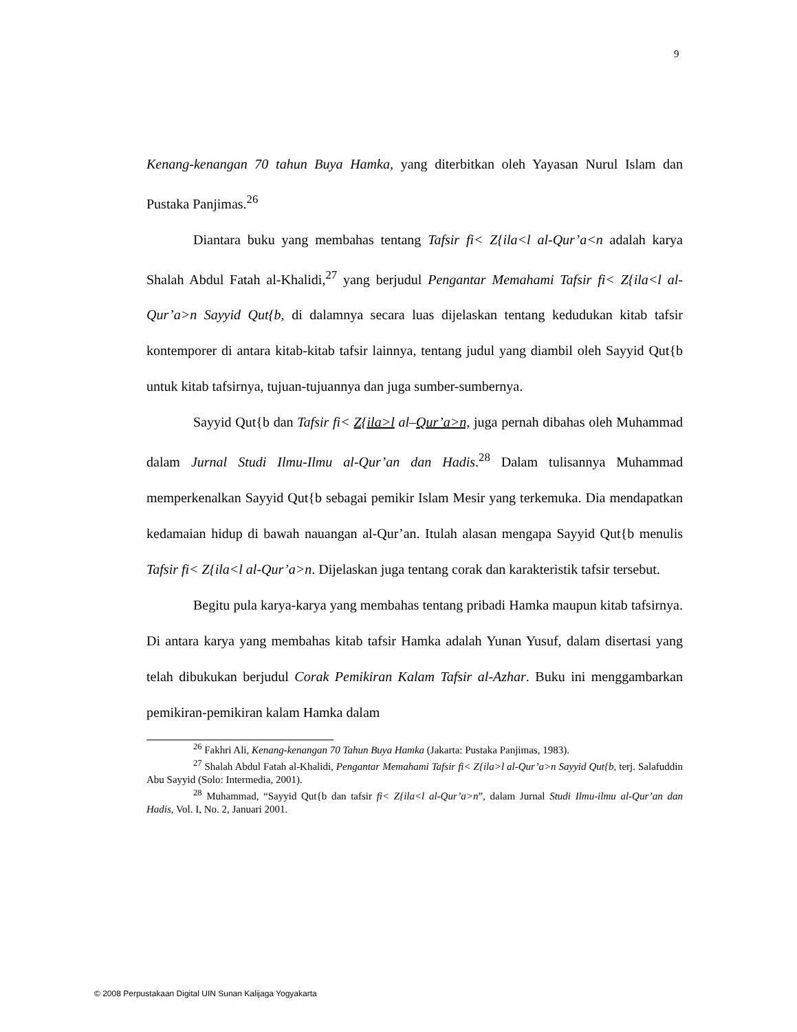9
Kenang-kenangan 70 tahun Buya Hamka, yang diterbitkan oleh Yayasan Nurul Islam dan Pustaka Panjimas.<sup>26</sup>
Diantara buku yang membahas tentang Tafsir fi< Z{ila<l al-Qur’a<n adalah karya Shalah Abdul Fatah al-Khalidi,<sup>27</sup> yang berjudul Pengantar Memahami Tafsir fi< Z{ila<l al-Qur’a>n Sayyid Qut{b, di dalamnya secara luas dijelaskan tentang kedudukan kitab tafsir kontemporer di antara kitab-kitab tafsir lainnya, tentang judul yang diambil oleh Sayyid Qut{b untuk kitab tafsirnya, tujuan-tujuannya dan juga sumber-sumbernya.
Sayyid Qut{b dan Tafsir fi< Z{ila>l al–Qur’a>n, juga pernah dibahas oleh Muhammad dalam Jurnal Studi Ilmu-Ilmu al-Qur’an dan Hadis.<sup>28</sup> Dalam tulisannya Muhammad memperkenalkan Sayyid Qut{b sebagai pemikir Islam Mesir yang terkemuka. Dia mendapatkan kedamaian hidup di bawah nauangan al-Qur’an. Itulah alasan mengapa Sayyid Qut{b menulis Tafsir fi< Z{ila<l al-Qur’a>n. Dijelaskan juga tentang corak dan karakteristik tafsir tersebut.
Begitu pula karya-karya yang membahas tentang pribadi Hamka maupun kitab tafsirnya. Di antara karya yang membahas kitab tafsir Hamka adalah Yunan Yusuf, dalam disertasi yang telah dibukukan berjudul Corak Pemikiran Kalam Tafsir al-Azhar. Buku ini menggambarkan pemikiran-pemikiran kalam Hamka dalam
<sup>26</sup> Fakhri Ali, Kenang-kenangan 70 Tahun Buya Hamka (Jakarta: Pustaka Panjimas, 1983).
<sup>27</sup> Shalah Abdul Fatah al-Khalidi, Pengantar Memahami Tafsir fi< Z{ila>l al-Qur’a>n Sayyid Qut{b, terj. Salafuddin Abu Sayyid (Solo: Intermedia, 2001).
<sup>28</sup> Muhammad, “Sayyid Qut{b dan tafsir fi< Z{ila<l al-Qur’a>n”, dalam Jurnal Studi Ilmu-ilmu al-Qur’an dan Hadis, Vol. I, No. 2, Januari 2001.
© 2008 Perpustakaan Digital UIN Sunan Kalijaga Yogyakarta